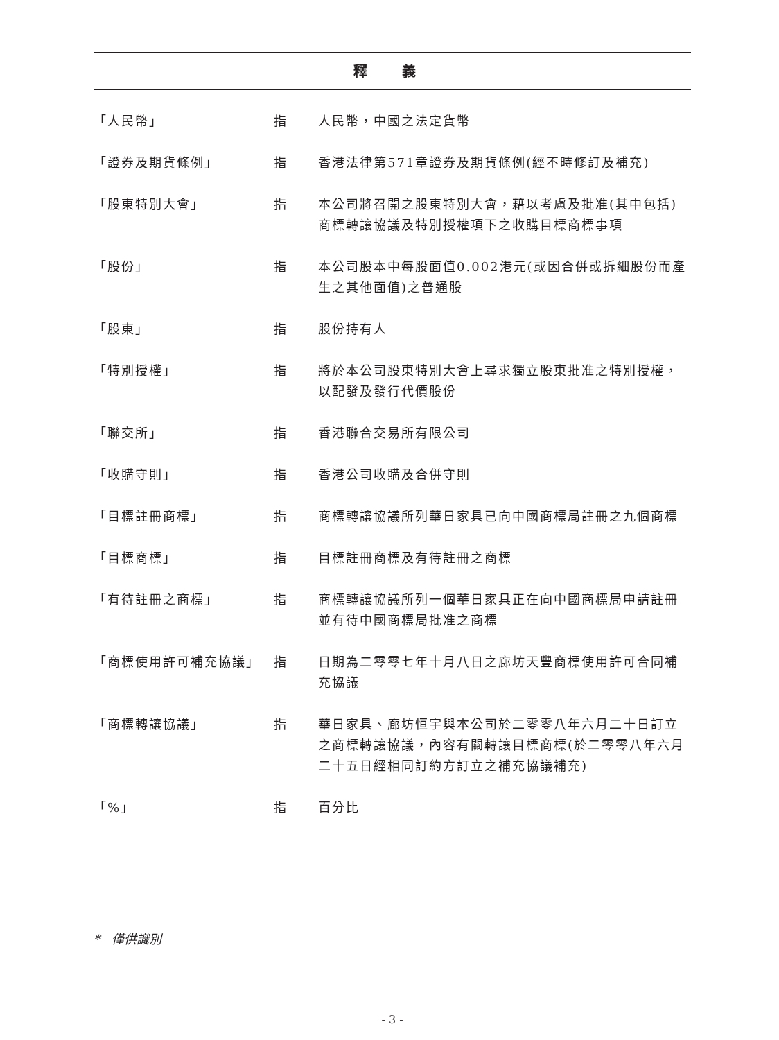釋 義
| 「人民幣」 | 指 | 人民幣，中國之法定貨幣 |
| 「證券及期貨條例」 | 指 | 香港法律第571章證券及期貨條例(經不時修訂及補充) |
| 「股東特別大會」 | 指 | 本公司將召開之股東特別大會，藉以考慮及批准(其中包括)商標轉讓協議及特別授權項下之收購目標商標事項 |
| 「股份」 | 指 | 本公司股本中每股面值0.002港元(或因合併或拆細股份而產生之其他面值)之普通股 |
| 「股東」 | 指 | 股份持有人 |
| 「特別授權」 | 指 | 將於本公司股東特別大會上尋求獨立股東批准之特別授權，以配發及發行代價股份 |
| 「聯交所」 | 指 | 香港聯合交易所有限公司 |
| 「收購守則」 | 指 | 香港公司收購及合併守則 |
| 「目標註冊商標」 | 指 | 商標轉讓協議所列華日家具已向中國商標局註冊之九個商標 |
| 「目標商標」 | 指 | 目標註冊商標及有待註冊之商標 |
| 「有待註冊之商標」 | 指 | 商標轉讓協議所列一個華日家具正在向中國商標局申請註冊並有待中國商標局批准之商標 |
| 「商標使用許可補充協議」 | 指 | 日期為二零零七年十月八日之廊坊天豐商標使用許可合同補充協議 |
| 「商標轉讓協議」 | 指 | 華日家具、廊坊恒宇與本公司於二零零八年六月二十日訂立之商標轉讓協議，內容有關轉讓目標商標(於二零零八年六月二十五日經相同訂約方訂立之補充協議補充) |
| 「%」 | 指 | 百分比 |
* 僅供識別
- 3 -